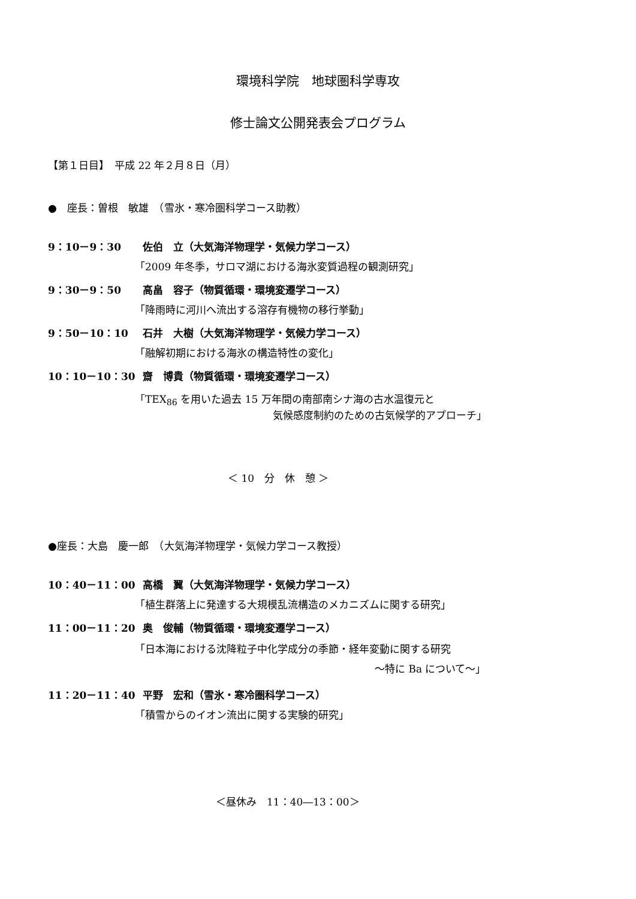環境科学院　地球圏科学専攻
修士論文公開発表会プログラム
【第１日目】　平成 22 年２月８日（月）
●　座長：曽根　敏雄　（雪氷・寒冷圏科学コース助教）
9：10－9：30 佐伯　立（大気海洋物理学・気候力学コース）
「2009 年冬季，サロマ湖における海氷変質過程の観測研究」
9：30－9：50 高畠　容子（物質循環・環境変遷学コース）
「降雨時に河川へ流出する溶存有機物の移行挙動」
9：50－10：10 石井　大樹（大気海洋物理学・気候力学コース）
「融解初期における海氷の構造特性の変化」
10：10－10：30 齋　博貴（物質循環・環境変遷学コース）
「TEX<sub>86</sub> を用いた過去 15 万年間の南部南シナ海の古水温復元と
気候感度制約のための古気候学的アプローチ」
＜ 10　分　休　憩 ＞
●座長：大島　慶一郎　（大気海洋物理学・気候力学コース教授）
10：40－11：00 高橋　翼（大気海洋物理学・気候力学コース）
「植生群落上に発達する大規模乱流構造のメカニズムに関する研究」
11：00－11：20 奥　俊輔（物質循環・環境変遷学コース）
「日本海における沈降粒子中化学成分の季節・経年変動に関する研究
～特に Ba について～」
11：20－11：40 平野　宏和（雪氷・寒冷圏科学コース）
「積雪からのイオン流出に関する実験的研究」
＜昼休み　11：40―13：00＞